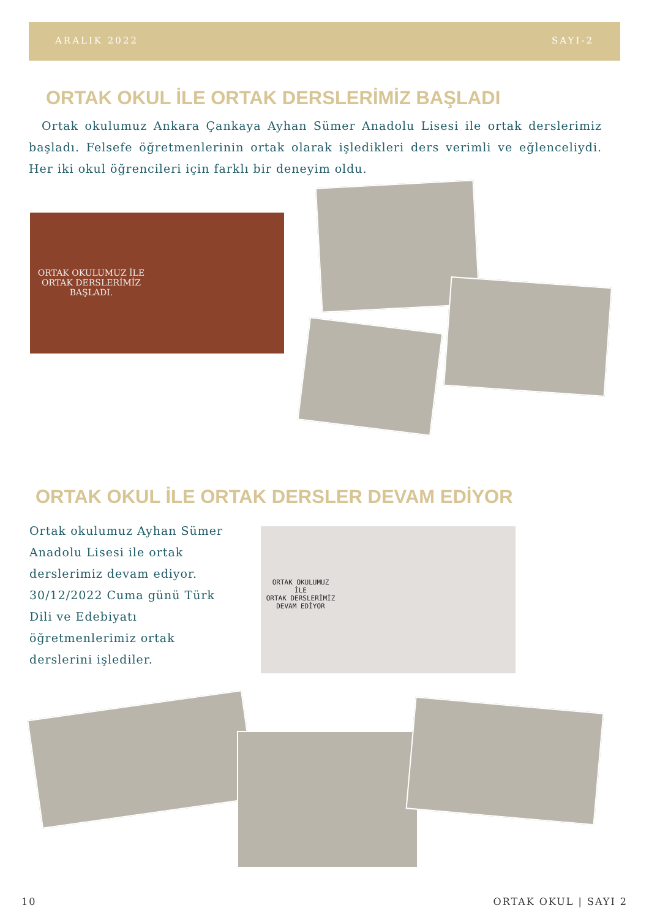ARALIK 2022 SAYI-2
ORTAK OKUL İLE ORTAK DERSLERİMİZ BAŞLADI
Ortak okulumuz Ankara Çankaya Ayhan Sümer Anadolu Lisesi ile ortak derslerimiz başladı. Felsefe öğretmenlerinin ortak olarak işledikleri ders verimli ve eğlenceliydi. Her iki okul öğrencileri için farklı bir deneyim oldu.
ORTAK OKULUMUZ İLE ORTAK DERSLERİMİZ BAŞLADI.
ORTAK OKUL İLE ORTAK DERSLER DEVAM EDİYOR
Ortak okulumuz Ayhan Sümer Anadolu Lisesi ile ortak derslerimiz devam ediyor. 30/12/2022 Cuma günü Türk Dili ve Edebiyatı öğretmenlerimiz ortak derslerini işlediler.
ORTAK OKULUMUZ
İLE
ORTAK DERSLERİMİZ
DEVAM EDİYOR
10 ORTAK OKUL | SAYI 2